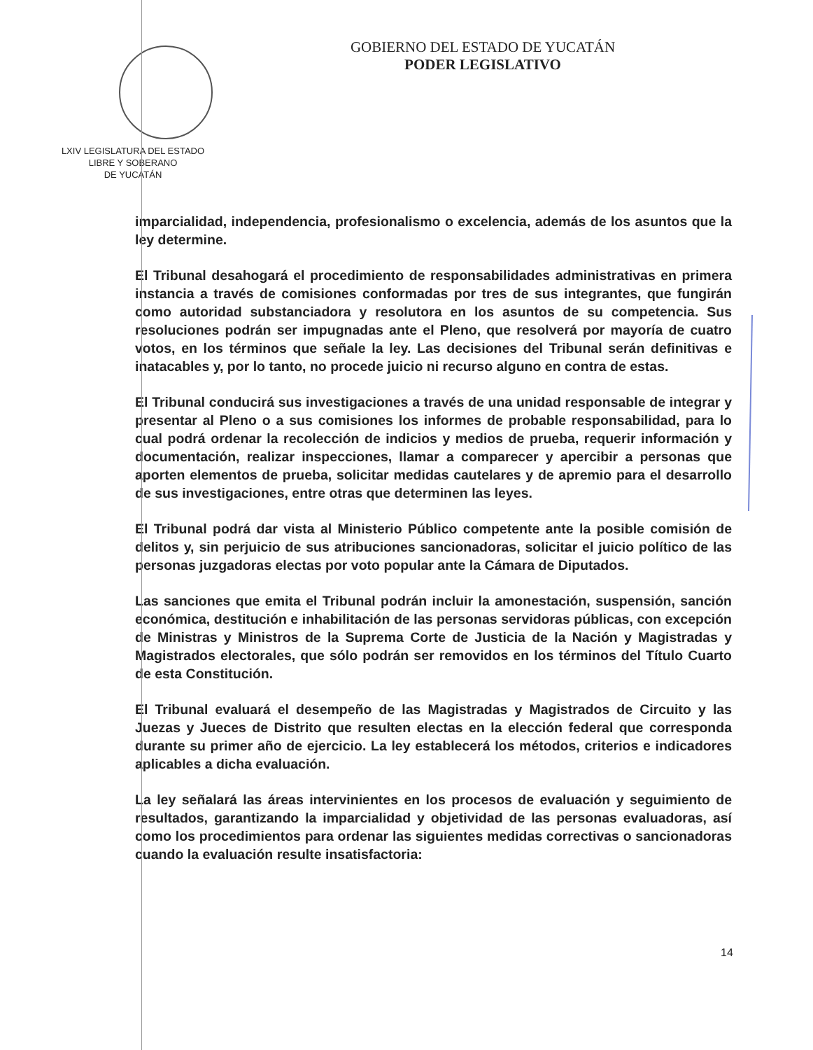LXIV LEGISLATURA DEL ESTADO
LIBRE Y SOBERANO
DE YUCATÁN
GOBIERNO DEL ESTADO DE YUCATÁN
PODER LEGISLATIVO
imparcialidad, independencia, profesionalismo o excelencia, además de los asuntos que la ley determine.
El Tribunal desahogará el procedimiento de responsabilidades administrativas en primera instancia a través de comisiones conformadas por tres de sus integrantes, que fungirán como autoridad substanciadora y resolutora en los asuntos de su competencia. Sus resoluciones podrán ser impugnadas ante el Pleno, que resolverá por mayoría de cuatro votos, en los términos que señale la ley. Las decisiones del Tribunal serán definitivas e inatacables y, por lo tanto, no procede juicio ni recurso alguno en contra de estas.
El Tribunal conducirá sus investigaciones a través de una unidad responsable de integrar y presentar al Pleno o a sus comisiones los informes de probable responsabilidad, para lo cual podrá ordenar la recolección de indicios y medios de prueba, requerir información y documentación, realizar inspecciones, llamar a comparecer y apercibir a personas que aporten elementos de prueba, solicitar medidas cautelares y de apremio para el desarrollo de sus investigaciones, entre otras que determinen las leyes.
El Tribunal podrá dar vista al Ministerio Público competente ante la posible comisión de delitos y, sin perjuicio de sus atribuciones sancionadoras, solicitar el juicio político de las personas juzgadoras electas por voto popular ante la Cámara de Diputados.
Las sanciones que emita el Tribunal podrán incluir la amonestación, suspensión, sanción económica, destitución e inhabilitación de las personas servidoras públicas, con excepción de Ministras y Ministros de la Suprema Corte de Justicia de la Nación y Magistradas y Magistrados electorales, que sólo podrán ser removidos en los términos del Título Cuarto de esta Constitución.
El Tribunal evaluará el desempeño de las Magistradas y Magistrados de Circuito y las Juezas y Jueces de Distrito que resulten electas en la elección federal que corresponda durante su primer año de ejercicio. La ley establecerá los métodos, criterios e indicadores aplicables a dicha evaluación.
La ley señalará las áreas intervinientes en los procesos de evaluación y seguimiento de resultados, garantizando la imparcialidad y objetividad de las personas evaluadoras, así como los procedimientos para ordenar las siguientes medidas correctivas o sancionadoras cuando la evaluación resulte insatisfactoria:
14